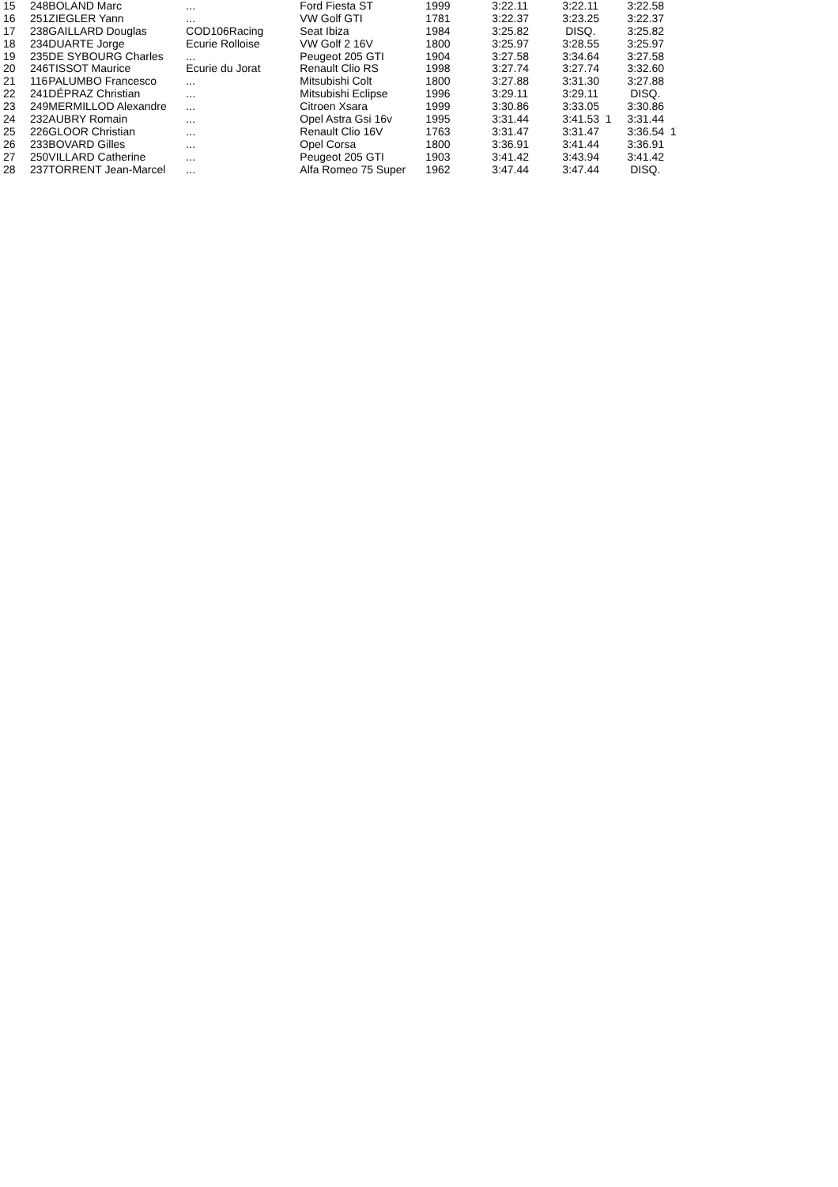| 15 | 248 | BOLAND Marc | ... | Ford Fiesta ST | 1999 | 3:22.11 | 3:22.11 | 3:22.58 |
| 16 | 251 | ZIEGLER Yann | ... | VW Golf GTI | 1781 | 3:22.37 | 3:23.25 | 3:22.37 |
| 17 | 238 | GAILLARD Douglas | COD106Racing | Seat Ibiza | 1984 | 3:25.82 | DISQ. | 3:25.82 |
| 18 | 234 | DUARTE Jorge | Ecurie Rolloise | VW Golf 2 16V | 1800 | 3:25.97 | 3:28.55 | 3:25.97 |
| 19 | 235 | DE SYBOURG Charles | ... | Peugeot 205 GTI | 1904 | 3:27.58 | 3:34.64 | 3:27.58 |
| 20 | 246 | TISSOT Maurice | Ecurie du Jorat | Renault Clio RS | 1998 | 3:27.74 | 3:27.74 | 3:32.60 |
| 21 | 116 | PALUMBO Francesco | ... | Mitsubishi Colt | 1800 | 3:27.88 | 3:31.30 | 3:27.88 |
| 22 | 241 | DÉPRAZ Christian | ... | Mitsubishi Eclipse | 1996 | 3:29.11 | 3:29.11 | DISQ. |
| 23 | 249 | MERMILLOD Alexandre | ... | Citroen Xsara | 1999 | 3:30.86 | 3:33.05 | 3:30.86 |
| 24 | 232 | AUBRY Romain | ... | Opel Astra Gsi 16v | 1995 | 3:31.44 | 3:41.53 1 | 3:31.44 |
| 25 | 226 | GLOOR Christian | ... | Renault Clio 16V | 1763 | 3:31.47 | 3:31.47 | 3:36.54 1 |
| 26 | 233 | BOVARD Gilles | ... | Opel Corsa | 1800 | 3:36.91 | 3:41.44 | 3:36.91 |
| 27 | 250 | VILLARD Catherine | ... | Peugeot 205 GTI | 1903 | 3:41.42 | 3:43.94 | 3:41.42 |
| 28 | 237 | TORRENT Jean-Marcel | ... | Alfa Romeo 75 Super | 1962 | 3:47.44 | 3:47.44 | DISQ. |